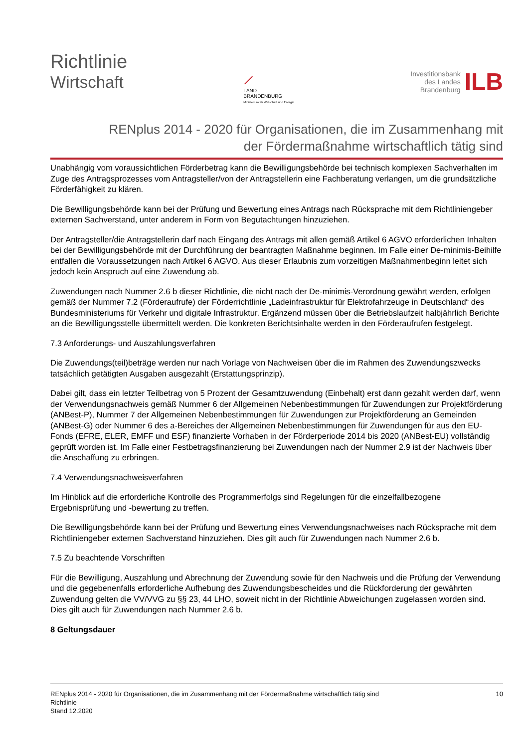Richtlinie
Wirtschaft
⟋
LAND
BRANDENBURG
Ministerium für Wirtschaft und Energie
Investitionsbank
des Landes
Brandenburg
ILB
RENplus 2014 - 2020 für Organisationen, die im Zusammenhang mit
der Fördermaßnahme wirtschaftlich tätig sind
Unabhängig vom voraussichtlichen Förderbetrag kann die Bewilligungsbehörde bei technisch komplexen Sachverhalten im Zuge des Antragsprozesses vom Antragsteller/von der Antragstellerin eine Fachberatung verlangen, um die grundsätzliche Förderfähigkeit zu klären.
Die Bewilligungsbehörde kann bei der Prüfung und Bewertung eines Antrags nach Rücksprache mit dem Richtliniengeber externen Sachverstand, unter anderem in Form von Begutachtungen hinzuziehen.
Der Antragsteller/die Antragstellerin darf nach Eingang des Antrags mit allen gemäß Artikel 6 AGVO erforderlichen Inhalten bei der Bewilligungsbehörde mit der Durchführung der beantragten Maßnahme beginnen. Im Falle einer De-minimis-Beihilfe entfallen die Voraussetzungen nach Artikel 6 AGVO. Aus dieser Erlaubnis zum vorzeitigen Maßnahmenbeginn leitet sich jedoch kein Anspruch auf eine Zuwendung ab.
Zuwendungen nach Nummer 2.6 b dieser Richtlinie, die nicht nach der De-minimis-Verordnung gewährt werden, erfolgen gemäß der Nummer 7.2 (Förderaufrufe) der Förderrichtlinie „Ladeinfrastruktur für Elektrofahrzeuge in Deutschland“ des Bundesministeriums für Verkehr und digitale Infrastruktur. Ergänzend müssen über die Betriebslaufzeit halbjährlich Berichte an die Bewilligungsstelle übermittelt werden. Die konkreten Berichtsinhalte werden in den Förderaufrufen festgelegt.
7.3 Anforderungs- und Auszahlungsverfahren
Die Zuwendungs(teil)beträge werden nur nach Vorlage von Nachweisen über die im Rahmen des Zuwendungszwecks tatsächlich getätigten Ausgaben ausgezahlt (Erstattungsprinzip).
Dabei gilt, dass ein letzter Teilbetrag von 5 Prozent der Gesamtzuwendung (Einbehalt) erst dann gezahlt werden darf, wenn der Verwendungsnachweis gemäß Nummer 6 der Allgemeinen Nebenbestimmungen für Zuwendungen zur Projektförderung (ANBest-P), Nummer 7 der Allgemeinen Nebenbestimmungen für Zuwendungen zur Projektförderung an Gemeinden (ANBest-G) oder Nummer 6 des a-Bereiches der Allgemeinen Nebenbestimmungen für Zuwendungen für aus den EU-Fonds (EFRE, ELER, EMFF und ESF) finanzierte Vorhaben in der Förderperiode 2014 bis 2020 (ANBest-EU) vollständig geprüft worden ist. Im Falle einer Festbetragsfinanzierung bei Zuwendungen nach der Nummer 2.9 ist der Nachweis über die Anschaffung zu erbringen.
7.4 Verwendungsnachweisverfahren
Im Hinblick auf die erforderliche Kontrolle des Programmerfolgs sind Regelungen für die einzelfallbezogene Ergebnisprüfung und -bewertung zu treffen.
Die Bewilligungsbehörde kann bei der Prüfung und Bewertung eines Verwendungsnachweises nach Rücksprache mit dem Richtliniengeber externen Sachverstand hinzuziehen. Dies gilt auch für Zuwendungen nach Nummer 2.6 b.
7.5 Zu beachtende Vorschriften
Für die Bewilligung, Auszahlung und Abrechnung der Zuwendung sowie für den Nachweis und die Prüfung der Verwendung und die gegebenenfalls erforderliche Aufhebung des Zuwendungsbescheides und die Rückforderung der gewährten Zuwendung gelten die VV/VVG zu §§ 23, 44 LHO, soweit nicht in der Richtlinie Abweichungen zugelassen worden sind. Dies gilt auch für Zuwendungen nach Nummer 2.6 b.
8 Geltungsdauer
RENplus 2014 - 2020 für Organisationen, die im Zusammenhang mit der Fördermaßnahme wirtschaftlich tätig sind
Richtlinie
Stand 12.2020
10